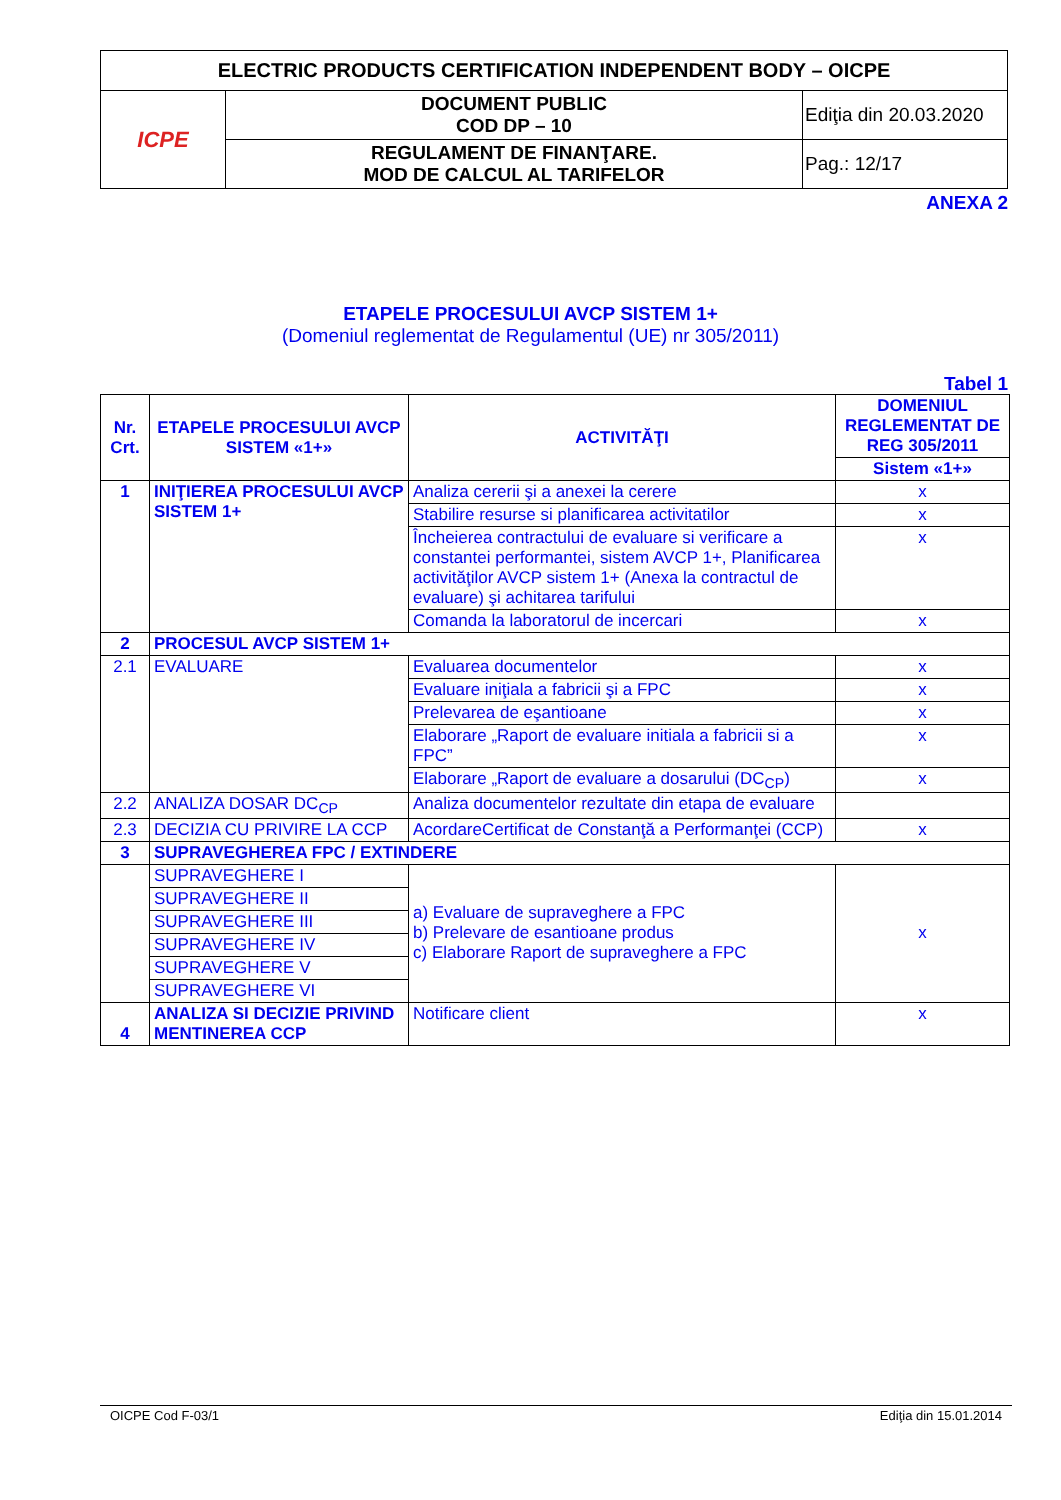| ELECTRIC PRODUCTS CERTIFICATION INDEPENDENT BODY – OICPE | | |
| ICPE | DOCUMENT PUBLIC COD DP – 10 | Ediţia din 20.03.2020 |
| | REGULAMENT DE FINANŢARE. MOD DE CALCUL AL TARIFELOR | Pag.: 12/17 |
ANEXA 2
ETAPELE PROCESULUI AVCP SISTEM 1+
(Domeniul reglementat de Regulamentul (UE) nr 305/2011)
Tabel 1
| Nr. Crt. | ETAPELE PROCESULUI AVCP SISTEM «1+» | ACTIVITĂŢI | DOMENIUL REGLEMENTAT DE REG 305/2011 |
| --- | --- | --- | --- |
| | | | Sistem «1+» |
| 1 | INIŢIEREA PROCESULUI AVCP SISTEM 1+ | Analiza cererii şi a anexei la cerere | x |
| | | Stabilire resurse si planificarea activitatilor | x |
| | | Încheierea contractului de evaluare si verificare a constantei performantei, sistem AVCP 1+, Planificarea activităţilor AVCP sistem 1+ (Anexa la contractul de evaluare) şi achitarea tarifului | x |
| | | Comanda la laboratorul de incercari | x |
| 2 | PROCESUL AVCP SISTEM 1+ | | |
| 2.1 | EVALUARE | Evaluarea documentelor | x |
| | | Evaluare iniţiala a fabricii şi a FPC | x |
| | | Prelevarea de eşantioane | x |
| | | Elaborare „Raport de evaluare initiala a fabricii si a FPC” | x |
| | | Elaborare „Raport de evaluare a dosarului (DC<sub>CP</sub>) | x |
| 2.2 | ANALIZA DOSAR DC<sub>CP</sub> | Analiza documentelor rezultate din etapa de evaluare | |
| 2.3 | DECIZIA CU PRIVIRE LA CCP | AcordareCertificat de Constanţă a Performanţei (CCP) | x |
| 3 | SUPRAVEGHEREA FPC / EXTINDERE | | |
| | SUPRAVEGHERE I | a) Evaluare de supraveghere a FPC b) Prelevare de esantioane produs c) Elaborare Raport de supraveghere a FPC | x |
| | SUPRAVEGHERE II | | |
| | SUPRAVEGHERE III | | |
| | SUPRAVEGHERE IV | | |
| | SUPRAVEGHERE V | | |
| | SUPRAVEGHERE VI | | |
| 4 | ANALIZA SI DECIZIE PRIVIND MENTINEREA CCP | Notificare client | x |
OICPE Cod F-03/1 Ediţia din 15.01.2014